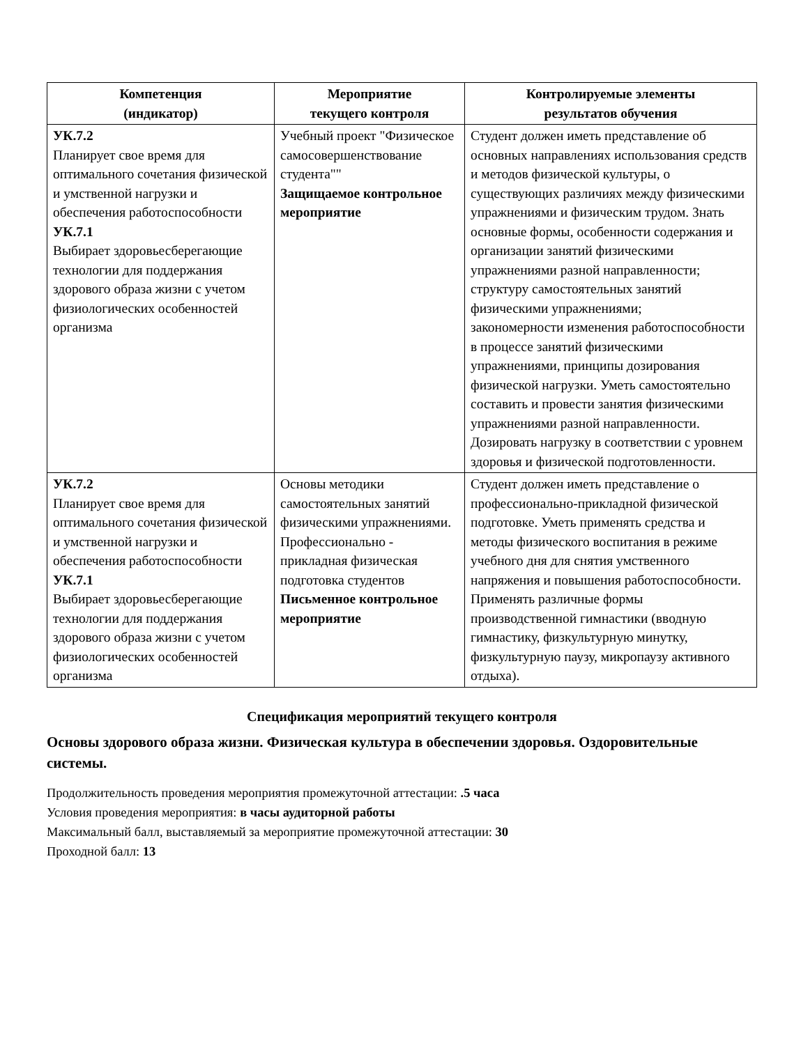| Компетенция (индикатор) | Мероприятие текущего контроля | Контролируемые элементы результатов обучения |
| --- | --- | --- |
| УК.7.2 Планирует свое время для оптимального сочетания физической и умственной нагрузки и обеспечения работоспособности УК.7.1 Выбирает здоровьесберегающие технологии для поддержания здорового образа жизни с учетом физиологических особенностей организма | Учебный проект "Физическое самосовершенствование студента"" Защищаемое контрольное мероприятие | Студент должен иметь представление об основных направлениях использования средств и методов физической культуры, о существующих различиях между физическими упражнениями и физическим трудом. Знать основные формы, особенности содержания и организации занятий физическими упражнениями разной направленности; структуру самостоятельных занятий физическими упражнениями; закономерности изменения работоспособности в процессе занятий физическими упражнениями, принципы дозирования физической нагрузки. Уметь самостоятельно составить и провести занятия физическими упражнениями разной направленности. Дозировать нагрузку в соответствии с уровнем здоровья и физической подготовленности. |
| УК.7.2 Планирует свое время для оптимального сочетания физической и умственной нагрузки и обеспечения работоспособности УК.7.1 Выбирает здоровьесберегающие технологии для поддержания здорового образа жизни с учетом физиологических особенностей организма | Основы методики самостоятельных занятий физическими упражнениями. Профессионально - прикладная физическая подготовка студентов Письменное контрольное мероприятие | Студент должен иметь представление о профессионально-прикладной физической подготовке. Уметь применять средства и методы физического воспитания в режиме учебного дня для снятия умственного напряжения и повышения работоспособности. Применять различные формы производственной гимнастики (вводную гимнастику, физкультурную минутку, физкультурную паузу, микропаузу активного отдыха). |
Спецификация мероприятий текущего контроля
Основы здорового образа жизни. Физическая культура в обеспечении здоровья. Оздоровительные системы.
Продолжительность проведения мероприятия промежуточной аттестации: .5 часа
Условия проведения мероприятия: в часы аудиторной работы
Максимальный балл, выставляемый за мероприятие промежуточной аттестации: 30
Проходной балл: 13